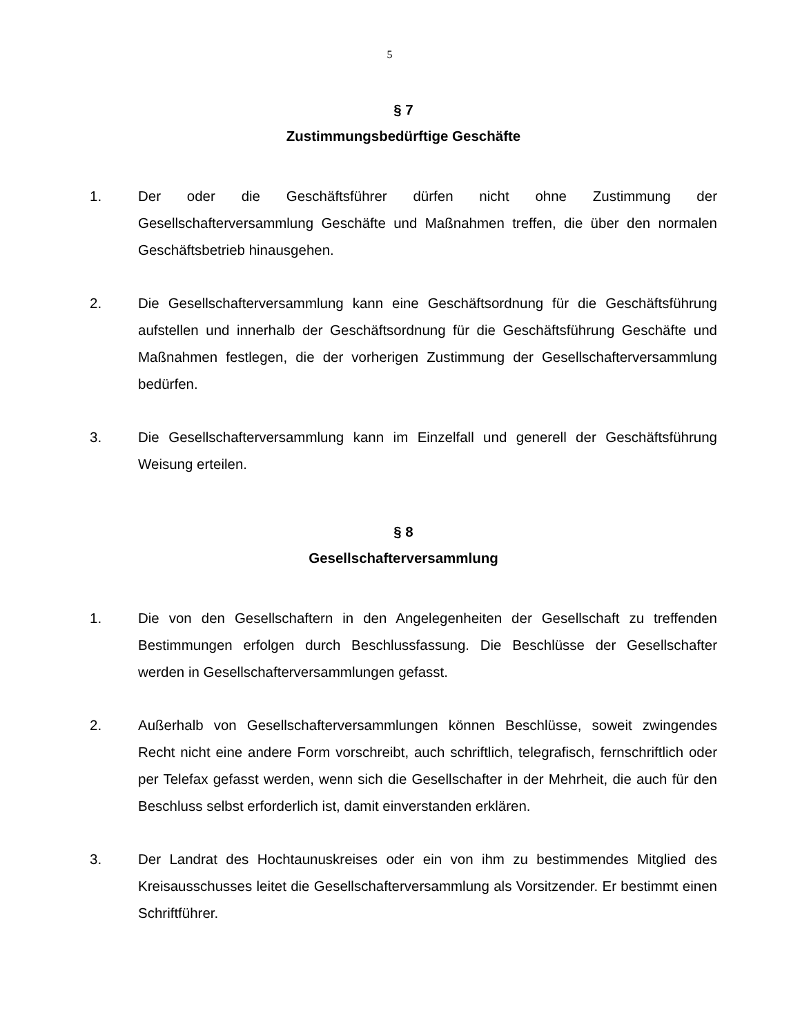5
§ 7
Zustimmungsbedürftige Geschäfte
1. Der oder die Geschäftsführer dürfen nicht ohne Zustimmung der Gesellschafterversammlung Geschäfte und Maßnahmen treffen, die über den normalen Geschäftsbetrieb hinausgehen.
2. Die Gesellschafterversammlung kann eine Geschäftsordnung für die Geschäftsführung aufstellen und innerhalb der Geschäftsordnung für die Geschäftsführung Geschäfte und Maßnahmen festlegen, die der vorherigen Zustimmung der Gesellschafterversammlung bedürfen.
3. Die Gesellschafterversammlung kann im Einzelfall und generell der Geschäftsführung Weisung erteilen.
§ 8
Gesellschafterversammlung
1. Die von den Gesellschaftern in den Angelegenheiten der Gesellschaft zu treffenden Bestimmungen erfolgen durch Beschlussfassung. Die Beschlüsse der Gesellschafter werden in Gesellschafterversammlungen gefasst.
2. Außerhalb von Gesellschafterversammlungen können Beschlüsse, soweit zwingendes Recht nicht eine andere Form vorschreibt, auch schriftlich, telegrafisch, fernschriftlich oder per Telefax gefasst werden, wenn sich die Gesellschafter in der Mehrheit, die auch für den Beschluss selbst erforderlich ist, damit einverstanden erklären.
3. Der Landrat des Hochtaunuskreises oder ein von ihm zu bestimmendes Mitglied des Kreisausschusses leitet die Gesellschafterversammlung als Vorsitzender. Er bestimmt einen Schriftführer.